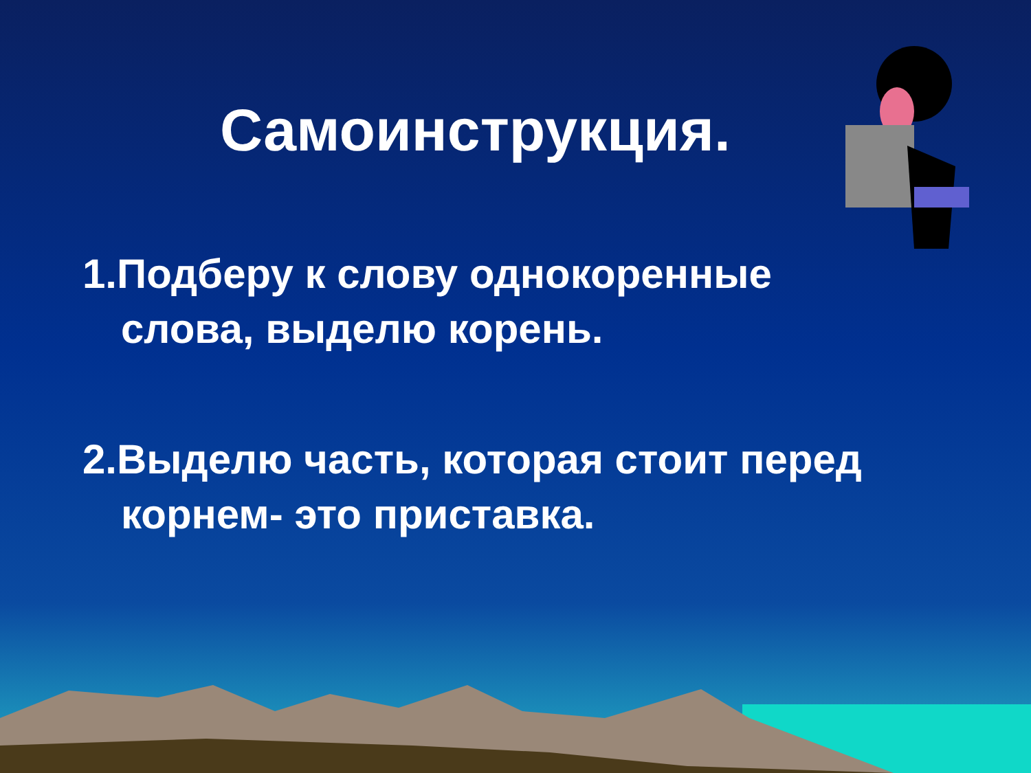Самоинструкция.
1.Подберу к слову однокоренные слова, выделю корень.
2.Выделю часть, которая стоит перед корнем- это приставка.